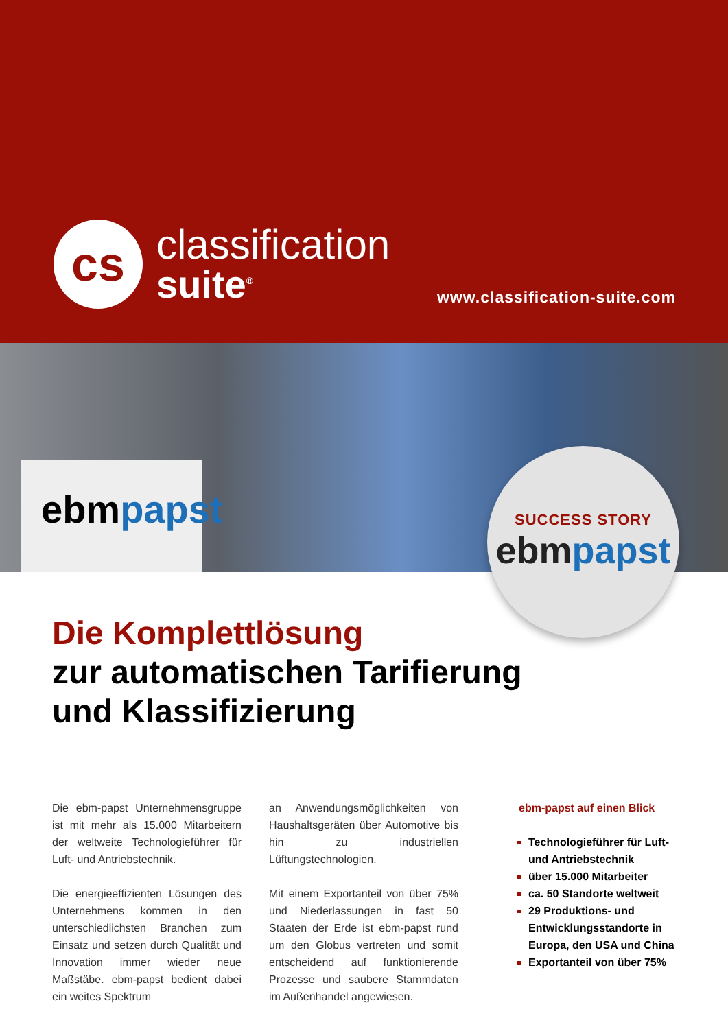cs
classification
suite<sup>®</sup>
www.classification-suite.com
ebmpapst
SUCCESS STORY
ebmpapst
Die Komplettlösung
zur automatischen Tarifierung
und Klassifizierung
Die ebm-papst Unternehmensgruppe ist mit mehr als 15.000 Mitarbeitern der weltweite Technologieführer für Luft- und Antriebstechnik.
Die energieeffizienten Lösungen des Unternehmens kommen in den unterschiedlichsten Branchen zum Einsatz und setzen durch Qualität und Innovation immer wieder neue Maßstäbe. ebm-papst bedient dabei ein weites Spektrum
an Anwendungsmöglichkeiten von Haushaltsgeräten über Automotive bis hin zu industriellen Lüftungstechnologien.
Mit einem Exportanteil von über 75% und Niederlassungen in fast 50 Staaten der Erde ist ebm-papst rund um den Globus vertreten und somit entscheidend auf funktionierende Prozesse und saubere Stammdaten im Außenhandel angewiesen.
ebm-papst auf einen Blick
Technologieführer für Luft- und Antriebstechnik
über 15.000 Mitarbeiter
ca. 50 Standorte weltweit
29 Produktions- und Entwicklungsstandorte in Europa, den USA und China
Exportanteil von über 75%